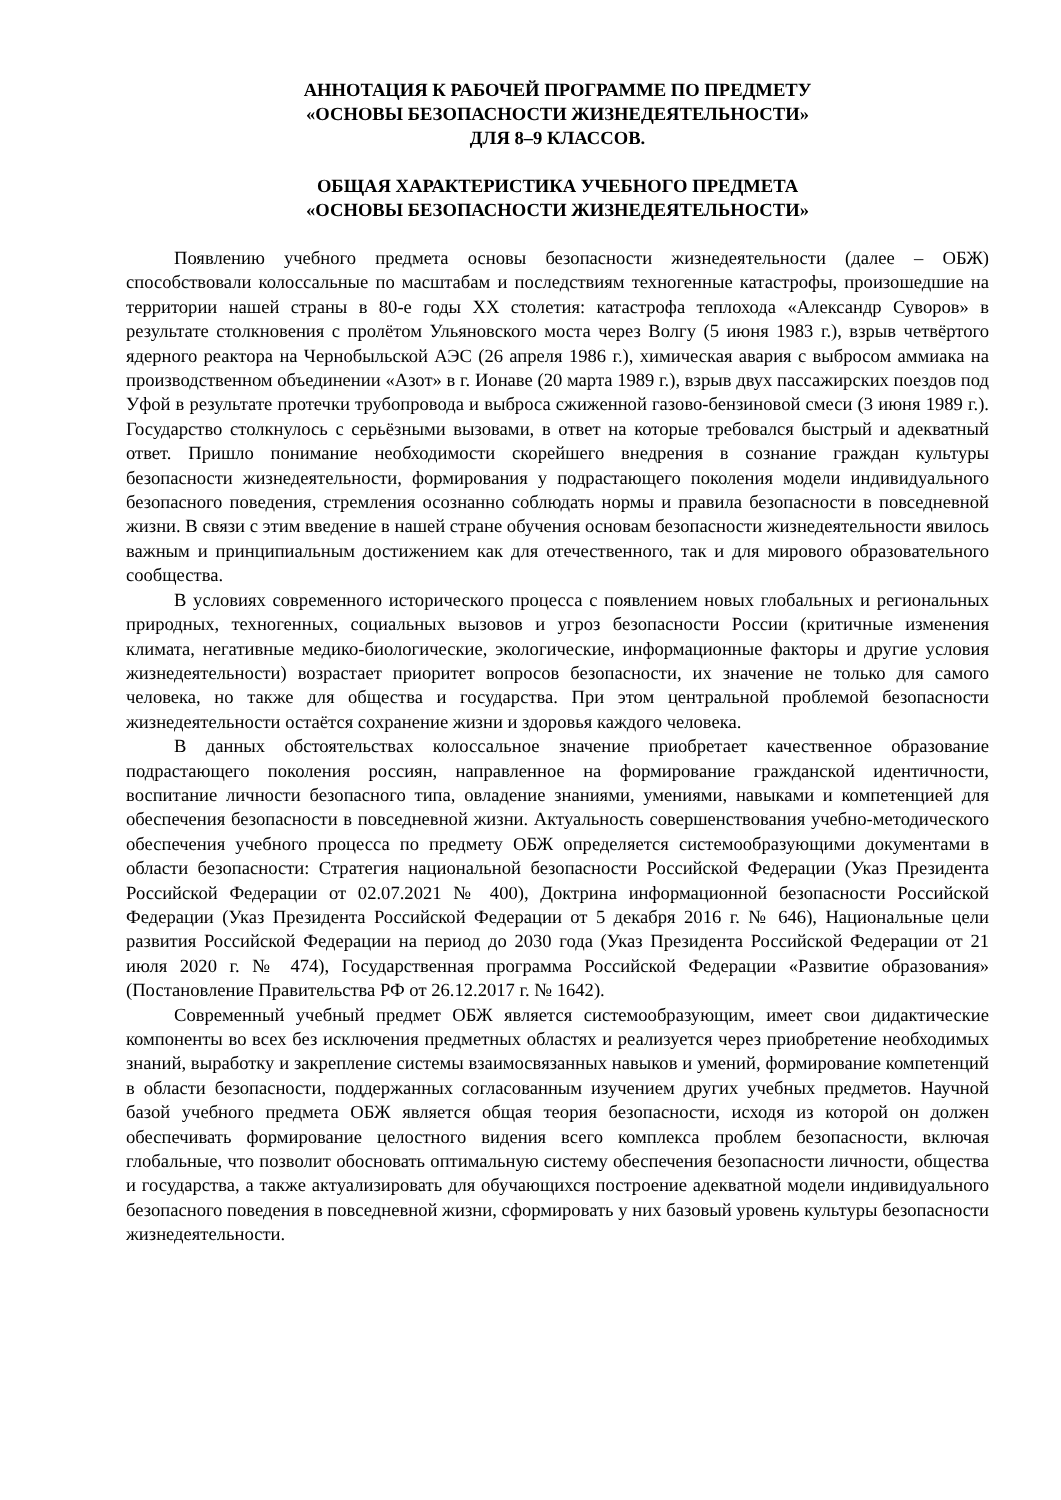АННОТАЦИЯ К РАБОЧЕЙ ПРОГРАММЕ ПО ПРЕДМЕТУ
«ОСНОВЫ БЕЗОПАСНОСТИ ЖИЗНЕДЕЯТЕЛЬНОСТИ»
ДЛЯ 8–9 КЛАССОВ.
ОБЩАЯ ХАРАКТЕРИСТИКА УЧЕБНОГО ПРЕДМЕТА
«ОСНОВЫ БЕЗОПАСНОСТИ ЖИЗНЕДЕЯТЕЛЬНОСТИ»
Появлению учебного предмета основы безопасности жизнедеятельности (далее – ОБЖ) способствовали колоссальные по масштабам и последствиям техногенные катастрофы, произошедшие на территории нашей страны в 80-е годы XX столетия: катастрофа теплохода «Александр Суворов» в результате столкновения с пролётом Ульяновского моста через Волгу (5 июня 1983 г.), взрыв четвёртого ядерного реактора на Чернобыльской АЭС (26 апреля 1986 г.), химическая авария с выбросом аммиака на производственном объединении «Азот» в г. Ионаве (20 марта 1989 г.), взрыв двух пассажирских поездов под Уфой в результате протечки трубопровода и выброса сжиженной газово-бензиновой смеси (3 июня 1989 г.). Государство столкнулось с серьёзными вызовами, в ответ на которые требовался быстрый и адекватный ответ. Пришло понимание необходимости скорейшего внедрения в сознание граждан культуры безопасности жизнедеятельности, формирования у подрастающего поколения модели индивидуального безопасного поведения, стремления осознанно соблюдать нормы и правила безопасности в повседневной жизни. В связи с этим введение в нашей стране обучения основам безопасности жизнедеятельности явилось важным и принципиальным достижением как для отечественного, так и для мирового образовательного сообщества.
В условиях современного исторического процесса с появлением новых глобальных и региональных природных, техногенных, социальных вызовов и угроз безопасности России (критичные изменения климата, негативные медико-биологические, экологические, информационные факторы и другие условия жизнедеятельности) возрастает приоритет вопросов безопасности, их значение не только для самого человека, но также для общества и государства. При этом центральной проблемой безопасности жизнедеятельности остаётся сохранение жизни и здоровья каждого человека.
В данных обстоятельствах колоссальное значение приобретает качественное образование подрастающего поколения россиян, направленное на формирование гражданской идентичности, воспитание личности безопасного типа, овладение знаниями, умениями, навыками и компетенцией для обеспечения безопасности в повседневной жизни. Актуальность совершенствования учебно-методического обеспечения учебного процесса по предмету ОБЖ определяется системообразующими документами в области безопасности: Стратегия национальной безопасности Российской Федерации (Указ Президента Российской Федерации от 02.07.2021 № 400), Доктрина информационной безопасности Российской Федерации (Указ Президента Российской Федерации от 5 декабря 2016 г. № 646), Национальные цели развития Российской Федерации на период до 2030 года (Указ Президента Российской Федерации от 21 июля 2020 г. № 474), Государственная программа Российской Федерации «Развитие образования» (Постановление Правительства РФ от 26.12.2017 г. № 1642).
Современный учебный предмет ОБЖ является системообразующим, имеет свои дидактические компоненты во всех без исключения предметных областях и реализуется через приобретение необходимых знаний, выработку и закрепление системы взаимосвязанных навыков и умений, формирование компетенций в области безопасности, поддержанных согласованным изучением других учебных предметов. Научной базой учебного предмета ОБЖ является общая теория безопасности, исходя из которой он должен обеспечивать формирование целостного видения всего комплекса проблем безопасности, включая глобальные, что позволит обосновать оптимальную систему обеспечения безопасности личности, общества и государства, а также актуализировать для обучающихся построение адекватной модели индивидуального безопасного поведения в повседневной жизни, сформировать у них базовый уровень культуры безопасности жизнедеятельности.